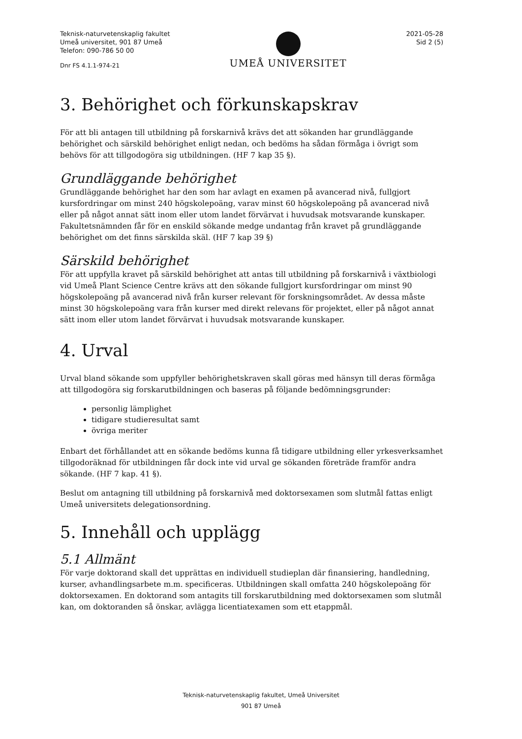Teknisk-naturvetenskaplig fakultet
Umeå universitet, 901 87 Umeå
Telefon: 090-786 50 00
Dnr FS 4.1.1-974-21
UMEÅ UNIVERSITET
2021-05-28
Sid 2 (5)
3. Behörighet och förkunskapskrav
För att bli antagen till utbildning på forskarnivå krävs det att sökanden har grundläggande behörighet och särskild behörighet enligt nedan, och bedöms ha sådan förmåga i övrigt som behövs för att tillgodogöra sig utbildningen. (HF 7 kap 35 §).
Grundläggande behörighet
Grundläggande behörighet har den som har avlagt en examen på avancerad nivå, fullgjort kursfordringar om minst 240 högskolepoäng, varav minst 60 högskolepoäng på avancerad nivå eller på något annat sätt inom eller utom landet förvärvat i huvudsak motsvarande kunskaper. Fakultetsnämnden får för en enskild sökande medge undantag från kravet på grundläggande behörighet om det finns särskilda skäl. (HF 7 kap 39 §)
Särskild behörighet
För att uppfylla kravet på särskild behörighet att antas till utbildning på forskarnivå i växtbiologi vid Umeå Plant Science Centre krävs att den sökande fullgjort kursfordringar om minst 90 högskolepoäng på avancerad nivå från kurser relevant för forskningsområdet. Av dessa måste minst 30 högskolepoäng vara från kurser med direkt relevans för projektet, eller på något annat sätt inom eller utom landet förvärvat i huvudsak motsvarande kunskaper.
4. Urval
Urval bland sökande som uppfyller behörighetskraven skall göras med hänsyn till deras förmåga att tillgodogöra sig forskarutbildningen och baseras på följande bedömningsgrunder:
personlig lämplighet
tidigare studieresultat samt
övriga meriter
Enbart det förhållandet att en sökande bedöms kunna få tidigare utbildning eller yrkesverksamhet tillgodoräknad för utbildningen får dock inte vid urval ge sökanden företräde framför andra sökande. (HF 7 kap. 41 §).
Beslut om antagning till utbildning på forskarnivå med doktorsexamen som slutmål fattas enligt Umeå universitets delegationsordning.
5. Innehåll och upplägg
5.1 Allmänt
För varje doktorand skall det upprättas en individuell studieplan där finansiering, handledning, kurser, avhandlingsarbete m.m. specificeras. Utbildningen skall omfatta 240 högskolepoäng för doktorsexamen. En doktorand som antagits till forskarutbildning med doktorsexamen som slutmål kan, om doktoranden så önskar, avlägga licentiatexamen som ett etappmål.
Teknisk-naturvetenskaplig fakultet, Umeå Universitet
901 87 Umeå